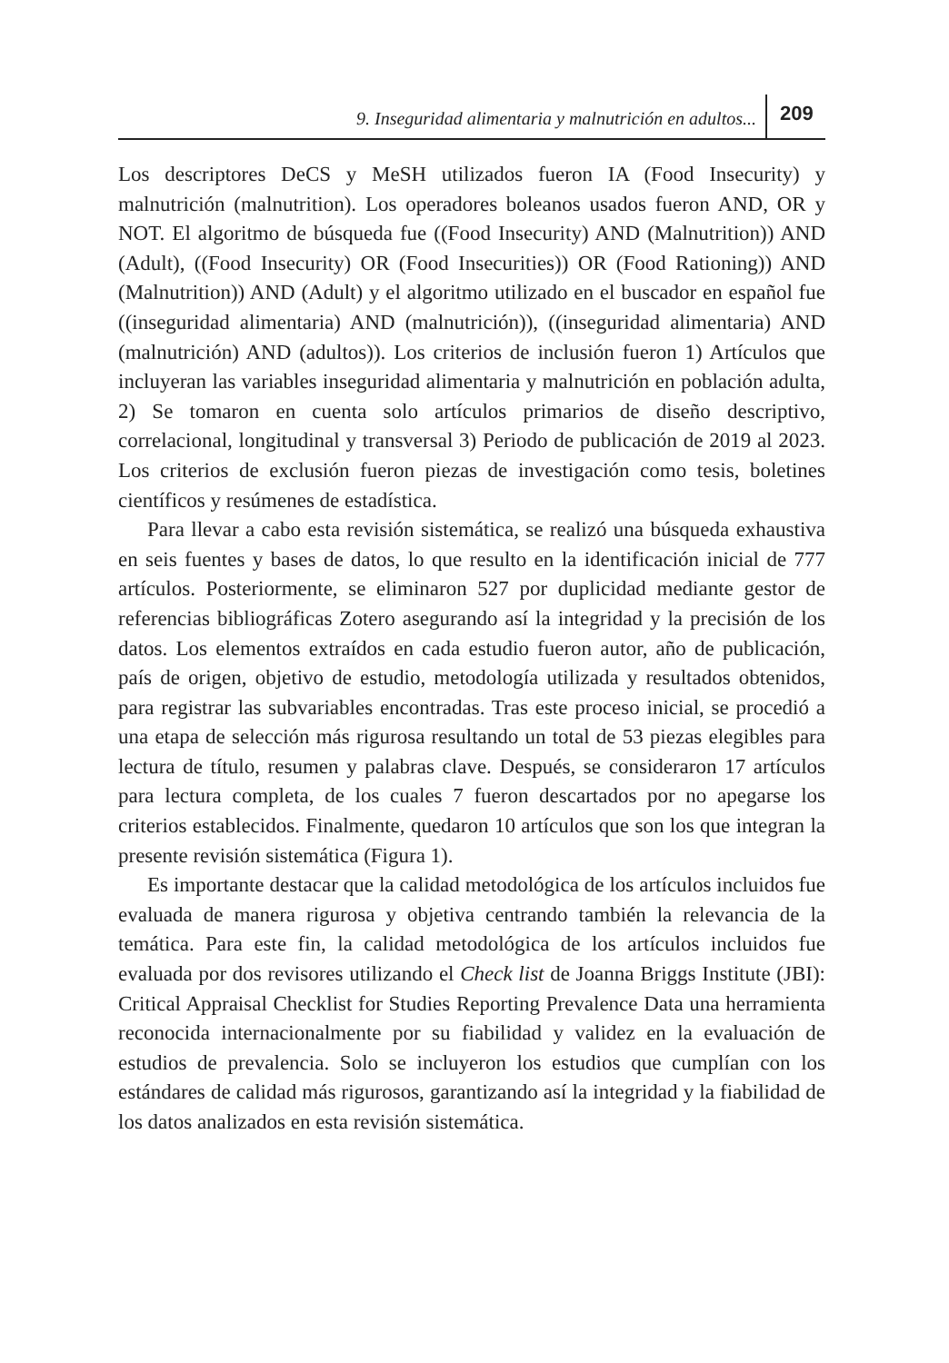9. Inseguridad alimentaria y malnutrición en adultos... 209
Los descriptores DeCS y MeSH utilizados fueron IA (Food Insecurity) y malnutrición (malnutrition). Los operadores boleanos usados fueron AND, OR y NOT. El algoritmo de búsqueda fue ((Food Insecurity) AND (Malnutrition)) AND (Adult), ((Food Insecurity) OR (Food Insecurities)) OR (Food Rationing)) AND (Malnutrition)) AND (Adult) y el algoritmo utilizado en el buscador en español fue ((inseguridad alimentaria) AND (malnutrición)), ((inseguridad alimentaria) AND (malnutrición) AND (adultos)). Los criterios de inclusión fueron 1) Artículos que incluyeran las variables inseguridad alimentaria y malnutrición en población adulta, 2) Se tomaron en cuenta solo artículos primarios de diseño descriptivo, correlacional, longitudinal y transversal 3) Periodo de publicación de 2019 al 2023. Los criterios de exclusión fueron piezas de investigación como tesis, boletines científicos y resúmenes de estadística.
Para llevar a cabo esta revisión sistemática, se realizó una búsqueda exhaustiva en seis fuentes y bases de datos, lo que resulto en la identificación inicial de 777 artículos. Posteriormente, se eliminaron 527 por duplicidad mediante gestor de referencias bibliográficas Zotero asegurando así la integridad y la precisión de los datos. Los elementos extraídos en cada estudio fueron autor, año de publicación, país de origen, objetivo de estudio, metodología utilizada y resultados obtenidos, para registrar las subvariables encontradas. Tras este proceso inicial, se procedió a una etapa de selección más rigurosa resultando un total de 53 piezas elegibles para lectura de título, resumen y palabras clave. Después, se consideraron 17 artículos para lectura completa, de los cuales 7 fueron descartados por no apegarse los criterios establecidos. Finalmente, quedaron 10 artículos que son los que integran la presente revisión sistemática (Figura 1).
Es importante destacar que la calidad metodológica de los artículos incluidos fue evaluada de manera rigurosa y objetiva centrando también la relevancia de la temática. Para este fin, la calidad metodológica de los artículos incluidos fue evaluada por dos revisores utilizando el Check list de Joanna Briggs Institute (JBI): Critical Appraisal Checklist for Studies Reporting Prevalence Data una herramienta reconocida internacionalmente por su fiabilidad y validez en la evaluación de estudios de prevalencia. Solo se incluyeron los estudios que cumplían con los estándares de calidad más rigurosos, garantizando así la integridad y la fiabilidad de los datos analizados en esta revisión sistemática.